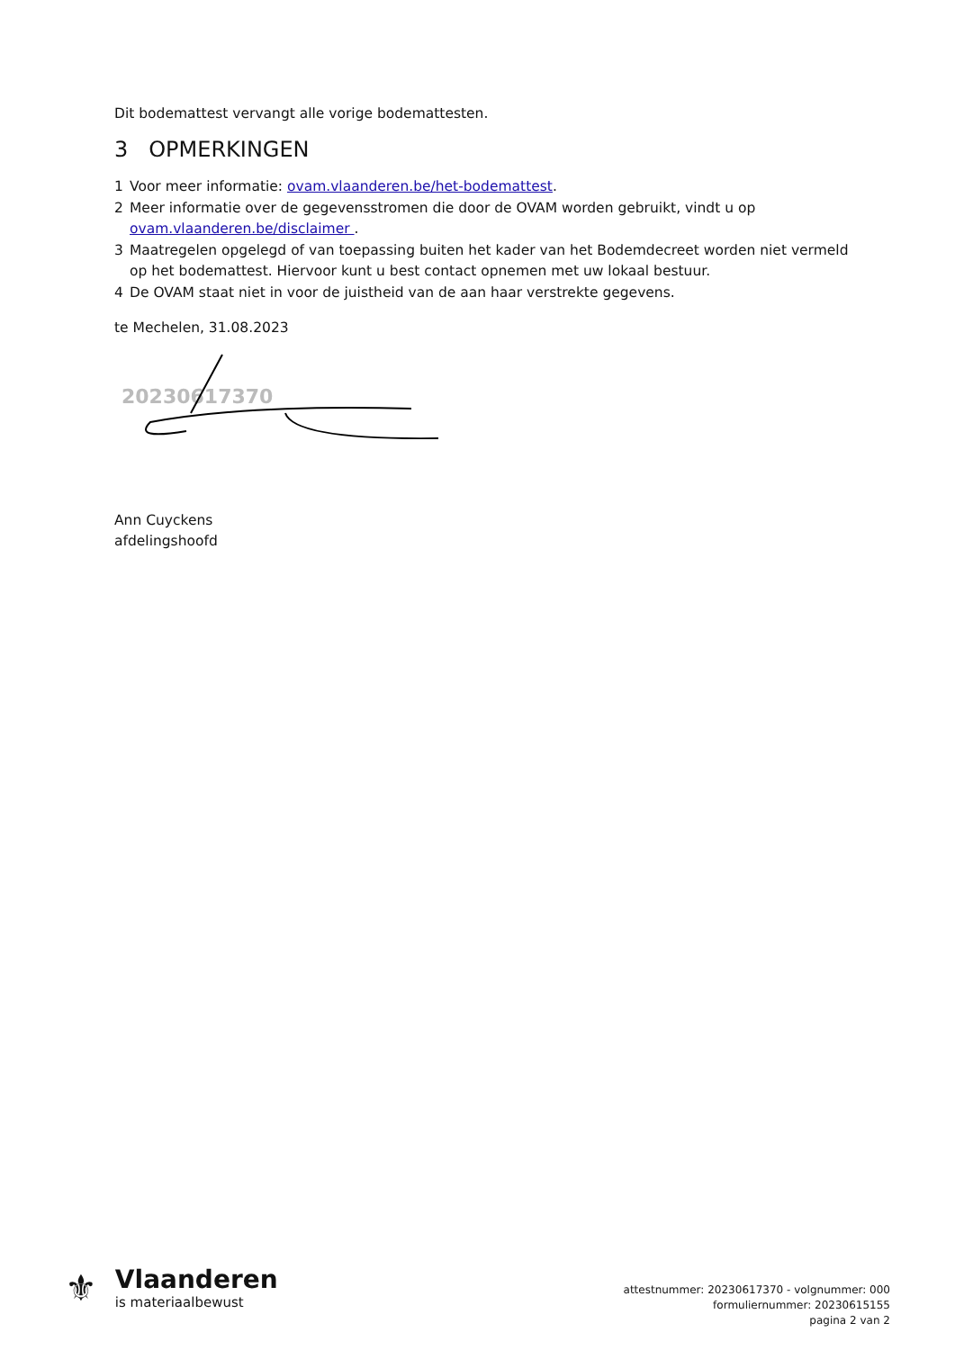Dit bodemattest vervangt alle vorige bodemattesten.
3 OPMERKINGEN
1 Voor meer informatie: ovam.vlaanderen.be/het-bodemattest.
2 Meer informatie over de gegevensstromen die door de OVAM worden gebruikt, vindt u op ovam.vlaanderen.be/disclaimer .
3 Maatregelen opgelegd of van toepassing buiten het kader van het Bodemdecreet worden niet vermeld op het bodemattest. Hiervoor kunt u best contact opnemen met uw lokaal bestuur.
4 De OVAM staat niet in voor de juistheid van de aan haar verstrekte gegevens.
te Mechelen, 31.08.2023
20230617370
Ann Cuyckens
afdelingshoofd
⚜
Vlaanderen
is materiaalbewust
attestnummer: 20230617370 - volgnummer: 000
formuliernummer: 20230615155
pagina 2 van 2